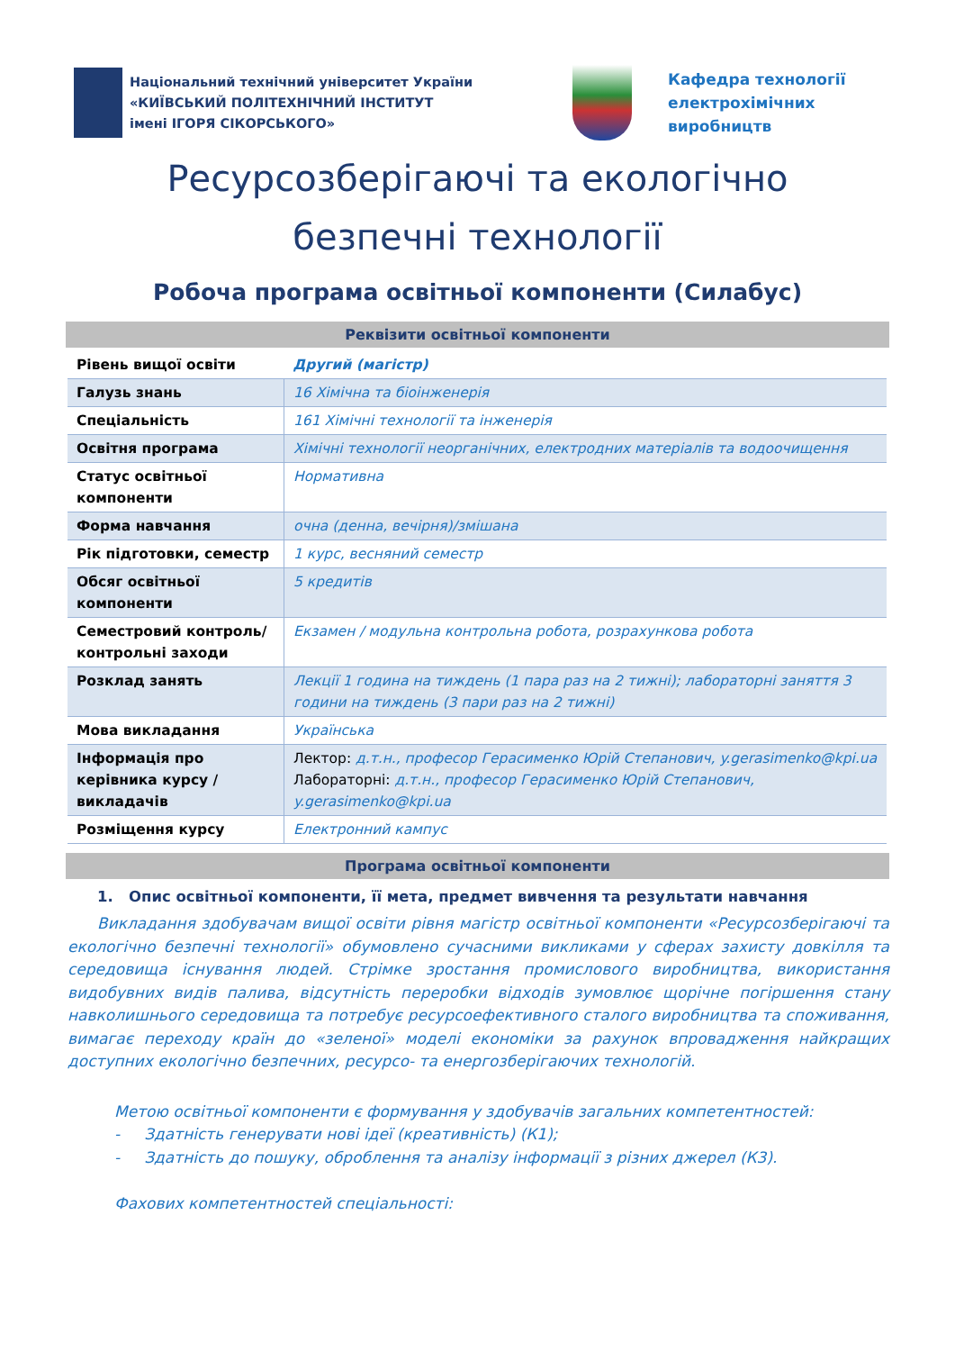Національний технічний університет України
«КИЇВСЬКИЙ ПОЛІТЕХНІЧНИЙ ІНСТИТУТ
імені ІГОРЯ СІКОРСЬКОГО»
Кафедра технології
електрохімічних
виробництв
Ресурсозберігаючі та екологічно
безпечні технології
Робоча програма освітньої компоненти (Силабус)
Реквізити освітньої компоненти
| Рівень вищої освіти | Другий (магістр) |
| Галузь знань | 16 Хімічна та біоінженерія |
| Спеціальність | 161 Хімічні технології та інженерія |
| Освітня програма | Хімічні технології неорганічних, електродних матеріалів та водоочищення |
| Статус освітньої компоненти | Нормативна |
| Форма навчання | очна (денна, вечірня)/змішана |
| Рік підготовки, семестр | 1 курс, весняний семестр |
| Обсяг освітньої компоненти | 5 кредитів |
| Семестровий контроль/ контрольні заходи | Екзамен / модульна контрольна робота, розрахункова робота |
| Розклад занять | Лекції 1 година на тиждень (1 пара раз на 2 тижні); лабораторні заняття 3 години на тиждень (3 пари раз на 2 тижні) |
| Мова викладання | Українська |
| Інформація про керівника курсу / викладачів | Лектор: д.т.н., професор Герасименко Юрій Степанович, y.gerasimenko@kpi.ua Лабораторні: д.т.н., професор Герасименко Юрій Степанович, y.gerasimenko@kpi.ua |
| Розміщення курсу | Електронний кампус |
Програма освітньої компоненти
1. Опис освітньої компоненти, її мета, предмет вивчення та результати навчання
Викладання здобувачам вищої освіти рівня магістр освітньої компоненти «Ресурсозберігаючі та екологічно безпечні технології» обумовлено сучасними викликами у сферах захисту довкілля та середовища існування людей. Стрімке зростання промислового виробництва, використання видобувних видів палива, відсутність переробки відходів зумовлює щорічне погіршення стану навколишнього середовища та потребує ресурсоефективного сталого виробництва та споживання, вимагає переходу країн до «зеленої» моделі економіки за рахунок впровадження найкращих доступних екологічно безпечних, ресурсо- та енергозберігаючих технологій.
Метою освітньої компоненти є формування у здобувачів загальних компетентностей:
- Здатність генерувати нові ідеї (креативність) (К1);
- Здатність до пошуку, оброблення та аналізу інформації з різних джерел (К3).
Фахових компетентностей спеціальності: